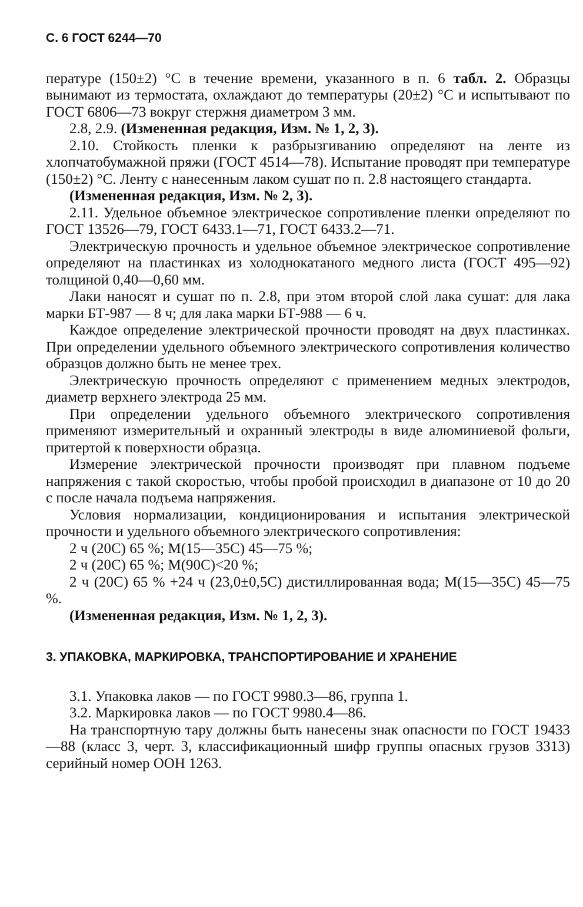С. 6 ГОСТ 6244—70
пературе (150±2) °С в течение времени, указанного в п. 6 табл. 2. Образцы вынимают из термостата, охлаждают до температуры (20±2) °С и испытывают по ГОСТ 6806—73 вокруг стержня диаметром 3 мм.
2.8, 2.9. (Измененная редакция, Изм. № 1, 2, 3).
2.10. Стойкость пленки к разбрызгиванию определяют на ленте из хлопчатобумажной пряжи (ГОСТ 4514—78). Испытание проводят при температуре (150±2) °С. Ленту с нанесенным лаком сушат по п. 2.8 настоящего стандарта.
(Измененная редакция, Изм. № 2, 3).
2.11. Удельное объемное электрическое сопротивление пленки определяют по ГОСТ 13526—79, ГОСТ 6433.1—71, ГОСТ 6433.2—71.
Электрическую прочность и удельное объемное электрическое сопротивление определяют на пластинках из холоднокатаного медного листа (ГОСТ 495—92) толщиной 0,40—0,60 мм.
Лаки наносят и сушат по п. 2.8, при этом второй слой лака сушат: для лака марки БТ-987 — 8 ч; для лака марки БТ-988 — 6 ч.
Каждое определение электрической прочности проводят на двух пластинках. При определении удельного объемного электрического сопротивления количество образцов должно быть не менее трех.
Электрическую прочность определяют с применением медных электродов, диаметр верхнего электрода 25 мм.
При определении удельного объемного электрического сопротивления применяют измерительный и охранный электроды в виде алюминиевой фольги, притертой к поверхности образца.
Измерение электрической прочности производят при плавном подъеме напряжения с такой скоростью, чтобы пробой происходил в диапазоне от 10 до 20 с после начала подъема напряжения.
Условия нормализации, кондиционирования и испытания электрической прочности и удельного объемного электрического сопротивления:
2 ч (20С) 65 %; М(15—35С) 45—75 %;
2 ч (20С) 65 %; М(90С)<20 %;
2 ч (20С) 65 % +24 ч (23,0±0,5С) дистиллированная вода; М(15—35С) 45—75 %.
(Измененная редакция, Изм. № 1, 2, 3).
3. УПАКОВКА, МАРКИРОВКА, ТРАНСПОРТИРОВАНИЕ И ХРАНЕНИЕ
3.1. Упаковка лаков — по ГОСТ 9980.3—86, группа 1.
3.2. Маркировка лаков — по ГОСТ 9980.4—86.
На транспортную тару должны быть нанесены знак опасности по ГОСТ 19433—88 (класс 3, черт. 3, классификационный шифр группы опасных грузов 3313) серийный номер ООН 1263.